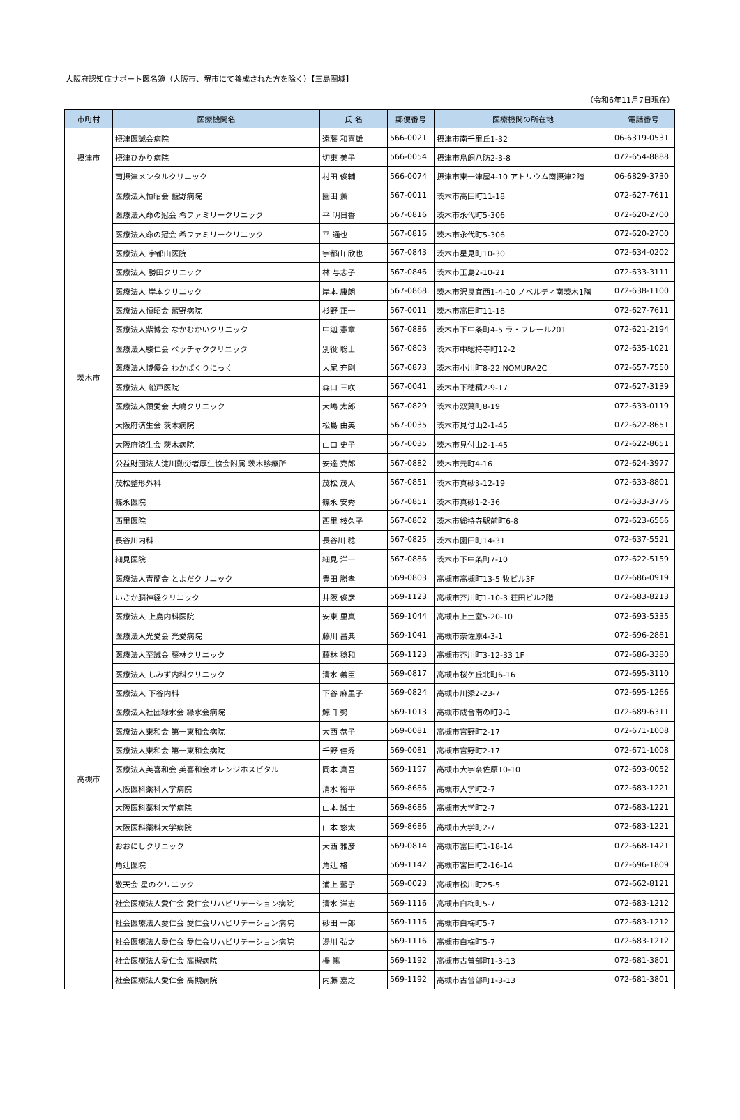大阪府認知症サポート医名簿（大阪市、堺市にて養成された方を除く）【三島圏域】
（令和6年11月7日現在）
| 市町村 | 医療機関名 | 氏 名 | 郵便番号 | 医療機関の所在地 | 電話番号 |
| --- | --- | --- | --- | --- | --- |
| 摂津市 | 摂津医誠会病院 | 遠藤 和喜雄 | 566-0021 | 摂津市南千里丘1-32 | 06-6319-0531 |
| | 摂津ひかり病院 | 切東 美子 | 566-0054 | 摂津市鳥飼八防2-3-8 | 072-654-8888 |
| | 南摂津メンタルクリニック | 村田 俊輔 | 566-0074 | 摂津市東一津屋4-10 アトリウム南摂津2階 | 06-6829-3730 |
| 茨木市 | 医療法人恒昭会 藍野病院 | 園田 薫 | 567-0011 | 茨木市高田町11-18 | 072-627-7611 |
| | 医療法人命の冠会 希ファミリークリニック | 平 明日香 | 567-0816 | 茨木市永代町5-306 | 072-620-2700 |
| | 医療法人命の冠会 希ファミリークリニック | 平 通也 | 567-0816 | 茨木市永代町5-306 | 072-620-2700 |
| | 医療法人 宇都山医院 | 宇都山 欣也 | 567-0843 | 茨木市星見町10-30 | 072-634-0202 |
| | 医療法人 勝田クリニック | 林 与志子 | 567-0846 | 茨木市玉島2-10-21 | 072-633-3111 |
| | 医療法人 岸本クリニック | 岸本 康朗 | 567-0868 | 茨木市沢良宜西1-4-10 ノベルティ南茨木1階 | 072-638-1100 |
| | 医療法人恒昭会 藍野病院 | 杉野 正一 | 567-0011 | 茨木市高田町11-18 | 072-627-7611 |
| | 医療法人紫博会 なかむかいクリニック | 中迦 憲章 | 567-0886 | 茨木市下中条町4-5 ラ・フレール201 | 072-621-2194 |
| | 医療法人駿仁会 ベッチャククリニック | 別役 聡士 | 567-0803 | 茨木市中総持寺町12-2 | 072-635-1021 |
| | 医療法人博優会 わかばくりにっく | 大尾 充剛 | 567-0873 | 茨木市小川町8-22 NOMURA2C | 072-657-7550 |
| | 医療法人 船戸医院 | 森口 三咲 | 567-0041 | 茨木市下穂積2-9-17 | 072-627-3139 |
| | 医療法人領愛会 大嶋クリニック | 大嶋 太郎 | 567-0829 | 茨木市双葉町8-19 | 072-633-0119 |
| | 大阪府済生会 茨木病院 | 松島 由美 | 567-0035 | 茨木市見付山2-1-45 | 072-622-8651 |
| | 大阪府済生会 茨木病院 | 山口 史子 | 567-0035 | 茨木市見付山2-1-45 | 072-622-8651 |
| | 公益財団法人淀川勤労者厚生協会附属 茨木診療所 | 安達 克郎 | 567-0882 | 茨木市元町4-16 | 072-624-3977 |
| | 茂松整形外科 | 茂松 茂人 | 567-0851 | 茨木市真砂3-12-19 | 072-633-8801 |
| | 篠永医院 | 篠永 安秀 | 567-0851 | 茨木市真砂1-2-36 | 072-633-3776 |
| | 西里医院 | 西里 枝久子 | 567-0802 | 茨木市総持寺駅前町6-8 | 072-623-6566 |
| | 長谷川内科 | 長谷川 稔 | 567-0825 | 茨木市園田町14-31 | 072-637-5521 |
| | 細見医院 | 細見 洋一 | 567-0886 | 茨木市下中条町7-10 | 072-622-5159 |
| 高槻市 | 医療法人青蘭会 とよだクリニック | 豊田 勝孝 | 569-0803 | 高槻市高槻町13-5 牧ビル3F | 072-686-0919 |
| | いさか脳神経クリニック | 井阪 俊彦 | 569-1123 | 高槻市芥川町1-10-3 荘田ビル2階 | 072-683-8213 |
| | 医療法人 上島内科医院 | 安東 里真 | 569-1044 | 高槻市上土室5-20-10 | 072-693-5335 |
| | 医療法人光愛会 光愛病院 | 藤川 昌典 | 569-1041 | 高槻市奈佐原4-3-1 | 072-696-2881 |
| | 医療法人至誠会 藤林クリニック | 藤林 稔和 | 569-1123 | 高槻市芥川町3-12-33 1F | 072-686-3380 |
| | 医療法人 しみず内科クリニック | 清水 義臣 | 569-0817 | 高槻市桜ケ丘北町6-16 | 072-695-3110 |
| | 医療法人 下谷内科 | 下谷 麻里子 | 569-0824 | 高槻市川添2-23-7 | 072-695-1266 |
| | 医療法人社団緑水会 緑水会病院 | 鯨 千勢 | 569-1013 | 高槻市成合南の町3-1 | 072-689-6311 |
| | 医療法人東和会 第一東和会病院 | 大西 恭子 | 569-0081 | 高槻市宮野町2-17 | 072-671-1008 |
| | 医療法人東和会 第一東和会病院 | 千野 佳秀 | 569-0081 | 高槻市宮野町2-17 | 072-671-1008 |
| | 医療法人美喜和会 美喜和会オレンジホスピタル | 岡本 真吾 | 569-1197 | 高槻市大字奈佐原10-10 | 072-693-0052 |
| | 大阪医科薬科大学病院 | 清水 裕平 | 569-8686 | 高槻市大学町2-7 | 072-683-1221 |
| | 大阪医科薬科大学病院 | 山本 誠士 | 569-8686 | 高槻市大学町2-7 | 072-683-1221 |
| | 大阪医科薬科大学病院 | 山本 悠太 | 569-8686 | 高槻市大学町2-7 | 072-683-1221 |
| | おおにしクリニック | 大西 雅彦 | 569-0814 | 高槻市富田町1-18-14 | 072-668-1421 |
| | 角辻医院 | 角辻 格 | 569-1142 | 高槻市宮田町2-16-14 | 072-696-1809 |
| | 敬天会 星のクリニック | 浦上 藍子 | 569-0023 | 高槻市松川町25-5 | 072-662-8121 |
| | 社会医療法人愛仁会 愛仁会リハビリテーション病院 | 清水 洋志 | 569-1116 | 高槻市白梅町5-7 | 072-683-1212 |
| | 社会医療法人愛仁会 愛仁会リハビリテーション病院 | 砂田 一郎 | 569-1116 | 高槻市白梅町5-7 | 072-683-1212 |
| | 社会医療法人愛仁会 愛仁会リハビリテーション病院 | 湯川 弘之 | 569-1116 | 高槻市白梅町5-7 | 072-683-1212 |
| | 社会医療法人愛仁会 高槻病院 | 欅 篤 | 569-1192 | 高槻市古曽部町1-3-13 | 072-681-3801 |
| | 社会医療法人愛仁会 高槻病院 | 内藤 嘉之 | 569-1192 | 高槻市古曽部町1-3-13 | 072-681-3801 |